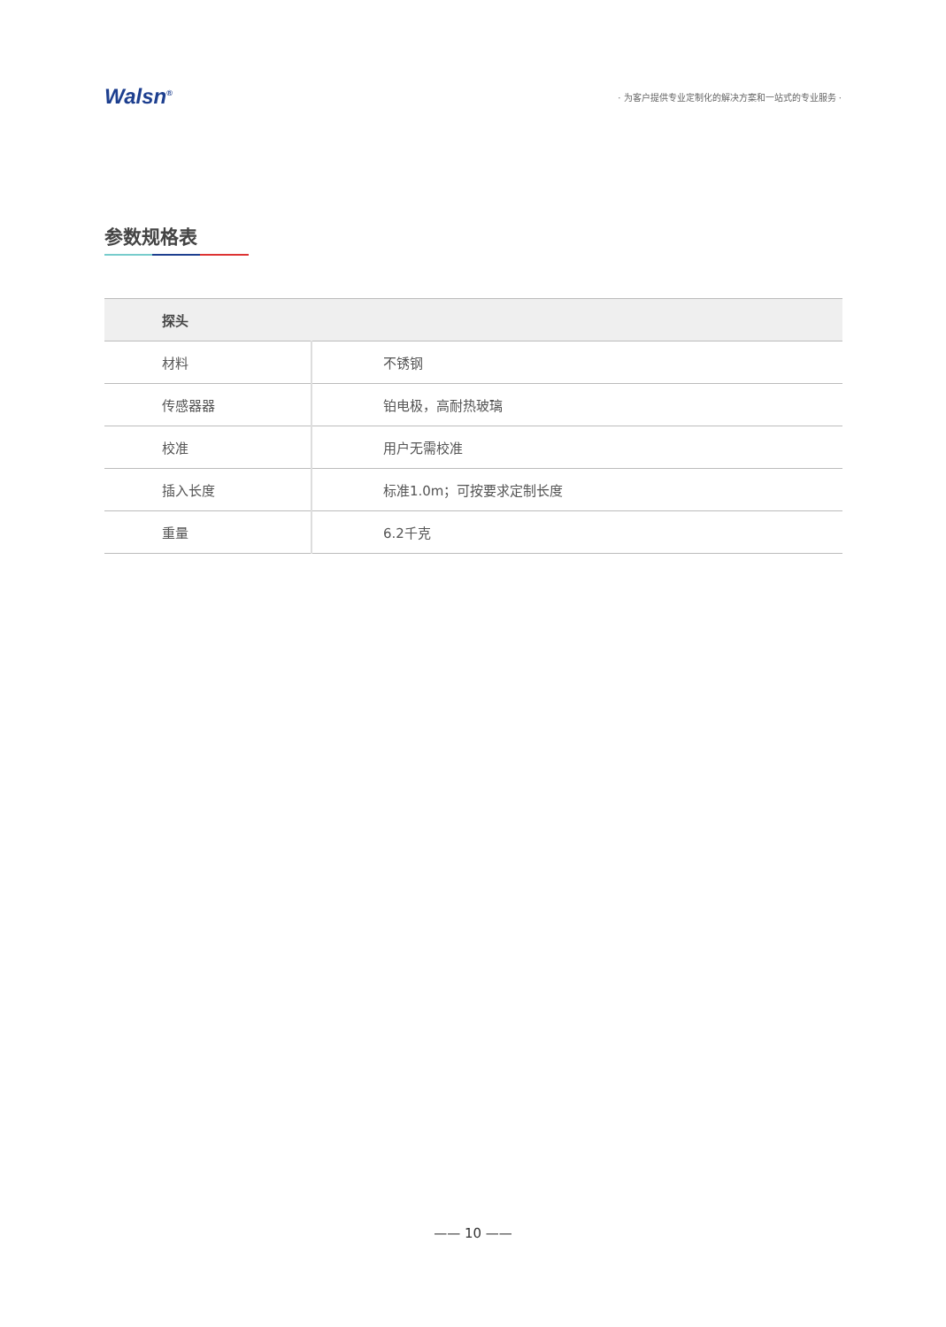Walsn<sup>®</sup>
· 为客户提供专业定制化的解决方案和一站式的专业服务 ·
参数规格表
| 探头 | |
| --- | --- |
| 材料 | 不锈钢 |
| 传感器器 | 铂电极，高耐热玻璃 |
| 校准 | 用户无需校准 |
| 插入长度 | 标准1.0m；可按要求定制长度 |
| 重量 | 6.2千克 |
—— 10 ——